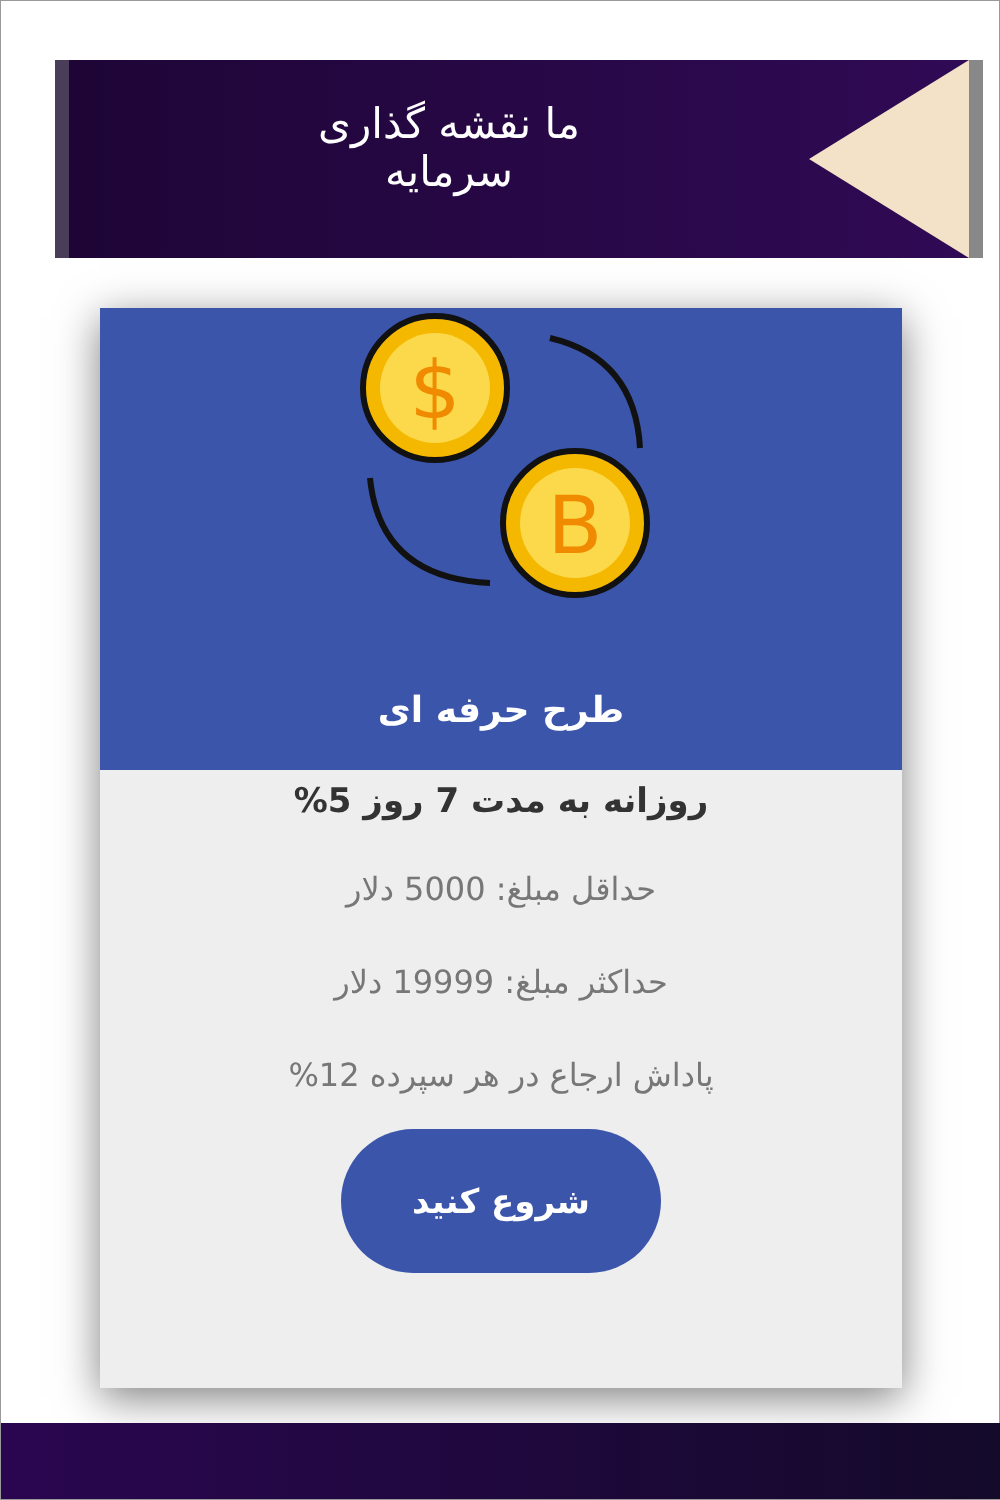ما نقشه گذاری سرمایه
$
B
طرح حرفه ای
روزانه به مدت 7 روز 5%
حداقل مبلغ: 5000 دلار
حداکثر مبلغ: 19999 دلار
پاداش ارجاع در هر سپرده 12%
شروع کنید